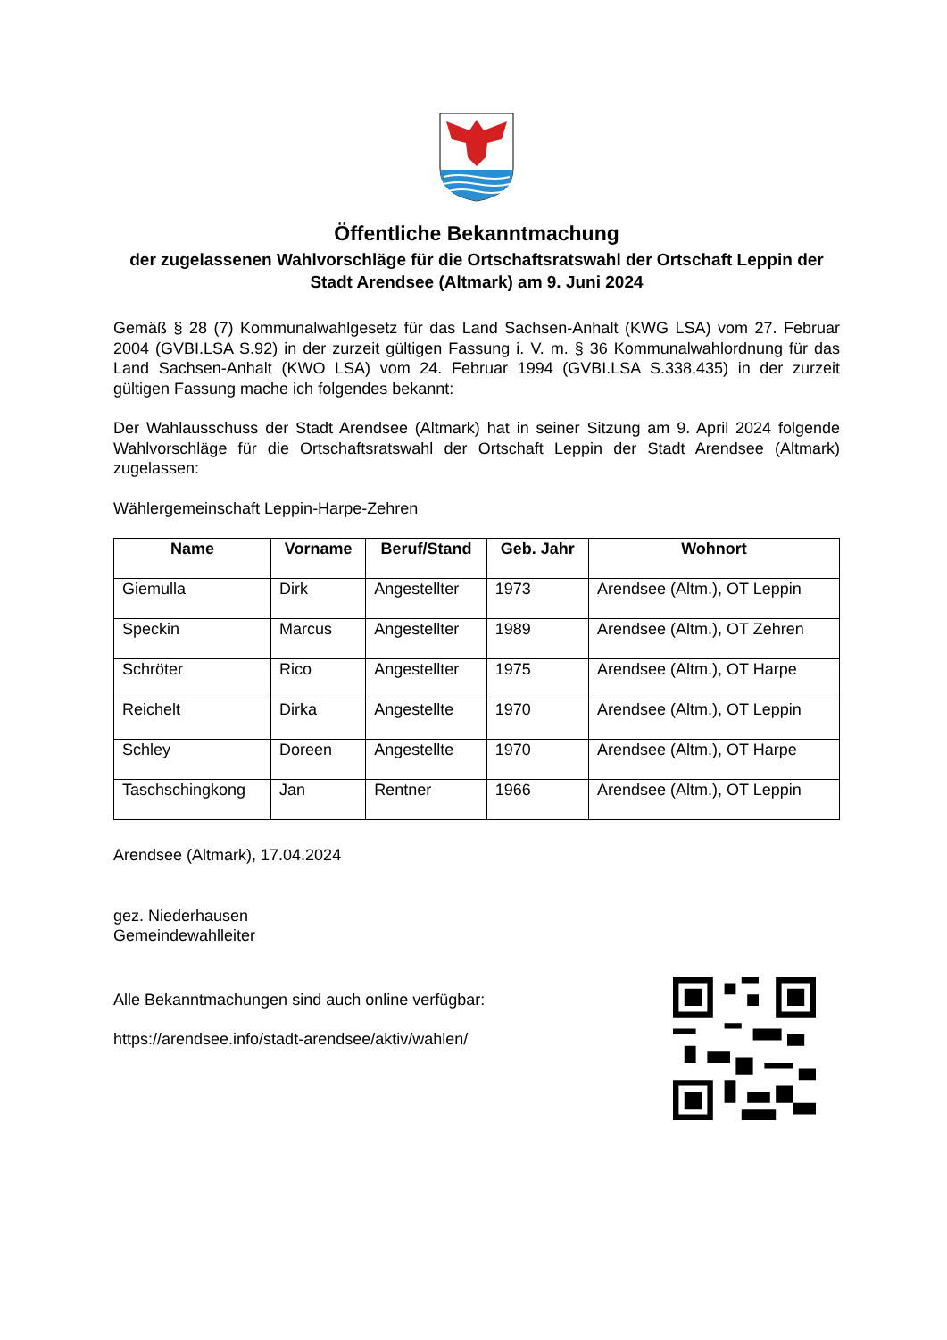Öffentliche Bekanntmachung
der zugelassenen Wahlvorschläge für die Ortschaftsratswahl der Ortschaft Leppin der Stadt Arendsee (Altmark) am 9. Juni 2024
Gemäß § 28 (7) Kommunalwahlgesetz für das Land Sachsen-Anhalt (KWG LSA) vom 27. Februar 2004 (GVBI.LSA S.92) in der zurzeit gültigen Fassung i. V. m. § 36 Kommunalwahlordnung für das Land Sachsen-Anhalt (KWO LSA) vom 24. Februar 1994 (GVBI.LSA S.338,435) in der zurzeit gültigen Fassung mache ich folgendes bekannt:
Der Wahlausschuss der Stadt Arendsee (Altmark) hat in seiner Sitzung am 9. April 2024 folgende Wahlvorschläge für die Ortschaftsratswahl der Ortschaft Leppin der Stadt Arendsee (Altmark) zugelassen:
Wählergemeinschaft Leppin-Harpe-Zehren
| Name | Vorname | Beruf/Stand | Geb. Jahr | Wohnort |
| --- | --- | --- | --- | --- |
| Giemulla | Dirk | Angestellter | 1973 | Arendsee (Altm.), OT Leppin |
| Speckin | Marcus | Angestellter | 1989 | Arendsee (Altm.), OT Zehren |
| Schröter | Rico | Angestellter | 1975 | Arendsee (Altm.), OT Harpe |
| Reichelt | Dirka | Angestellte | 1970 | Arendsee (Altm.), OT Leppin |
| Schley | Doreen | Angestellte | 1970 | Arendsee (Altm.), OT Harpe |
| Taschschingkong | Jan | Rentner | 1966 | Arendsee (Altm.), OT Leppin |
Arendsee (Altmark), 17.04.2024
gez. Niederhausen
Gemeindewahlleiter
Alle Bekanntmachungen sind auch online verfügbar:
https://arendsee.info/stadt-arendsee/aktiv/wahlen/